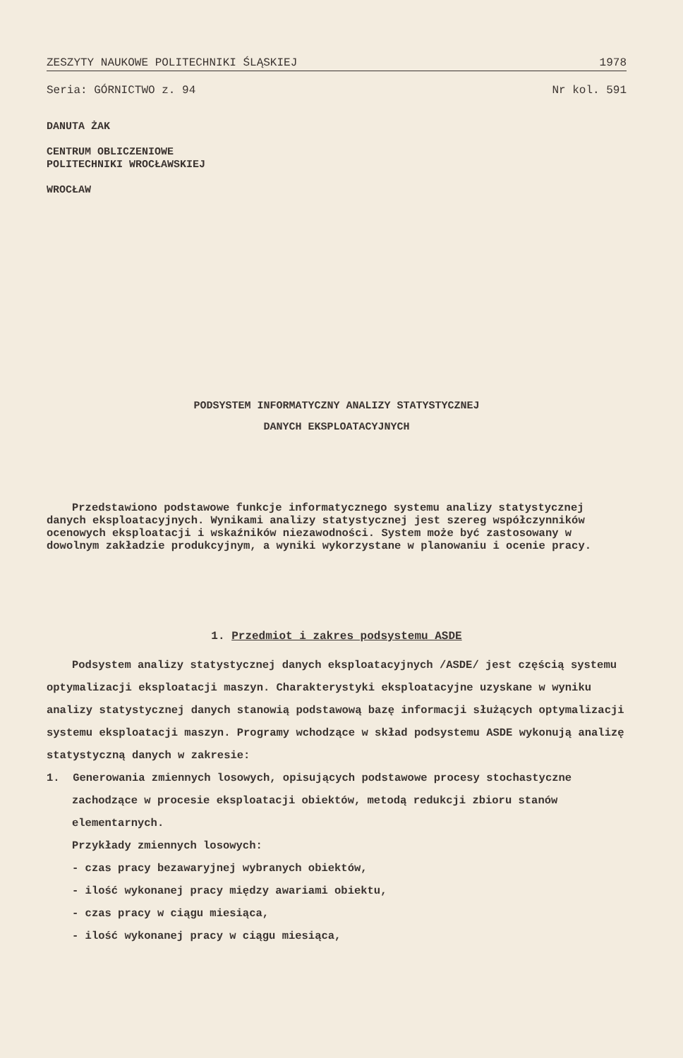ZESZYTY NAUKOWE POLITECHNIKI ŚLĄSKIEJ 1978
Seria: GÓRNICTWO z. 94 Nr kol. 591
DANUTA ŻAK
CENTRUM OBLICZENIOWE
POLITECHNIKI WROCŁAWSKIEJ
WROCŁAW
PODSYSTEM INFORMATYCZNY ANALIZY STATYSTYCZNEJ
DANYCH EKSPLOATACYJNYCH
Przedstawiono podstawowe funkcje informatycznego systemu analizy statystycznej danych eksploatacyjnych. Wynikami analizy statystycznej jest szereg współczynników ocenowych eksploatacji i wskaźników niezawodności. System może być zastosowany w dowolnym zakładzie produkcyjnym, a wyniki wykorzystane w planowaniu i ocenie pracy.
1. Przedmiot i zakres podsystemu ASDE
Podsystem analizy statystycznej danych eksploatacyjnych /ASDE/ jest częścią systemu optymalizacji eksploatacji maszyn. Charakterystyki eksploatacyjne uzyskane w wyniku analizy statystycznej danych stanowią podstawową bazę informacji służących optymalizacji systemu eksploatacji maszyn. Programy wchodzące w skład podsystemu ASDE wykonują analizę statystyczną danych w zakresie:
1. Generowania zmiennych losowych, opisujących podstawowe procesy stochastyczne zachodzące w procesie eksploatacji obiektów, metodą redukcji zbioru stanów elementarnych.
Przykłady zmiennych losowych:
- czas pracy bezawaryjnej wybranych obiektów,
- ilość wykonanej pracy między awariami obiektu,
- czas pracy w ciągu miesiąca,
- ilość wykonanej pracy w ciągu miesiąca,